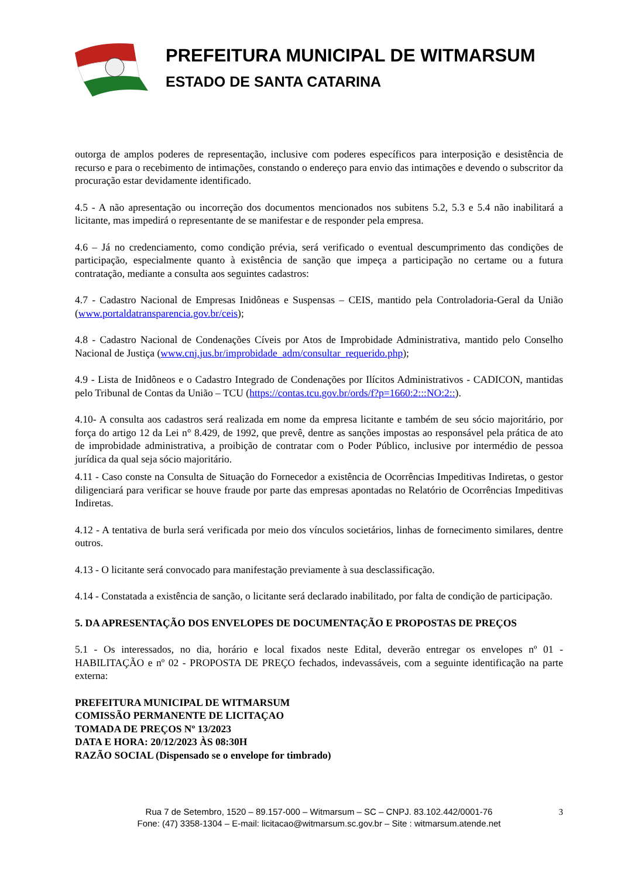PREFEITURA MUNICIPAL DE WITMARSUM
ESTADO DE SANTA CATARINA
outorga de amplos poderes de representação, inclusive com poderes específicos para interposição e desistência de recurso e para o recebimento de intimações, constando o endereço para envio das intimações e devendo o subscritor da procuração estar devidamente identificado.
4.5 - A não apresentação ou incorreção dos documentos mencionados nos subitens 5.2, 5.3 e 5.4 não inabilitará a licitante, mas impedirá o representante de se manifestar e de responder pela empresa.
4.6 – Já no credenciamento, como condição prévia, será verificado o eventual descumprimento das condições de participação, especialmente quanto à existência de sanção que impeça a participação no certame ou a futura contratação, mediante a consulta aos seguintes cadastros:
4.7 - Cadastro Nacional de Empresas Inidôneas e Suspensas – CEIS, mantido pela Controladoria-Geral da União (www.portaldatransparencia.gov.br/ceis);
4.8 - Cadastro Nacional de Condenações Cíveis por Atos de Improbidade Administrativa, mantido pelo Conselho Nacional de Justiça (www.cnj.jus.br/improbidade_adm/consultar_requerido.php);
4.9 - Lista de Inidôneos e o Cadastro Integrado de Condenações por Ilícitos Administrativos - CADICON, mantidas pelo Tribunal de Contas da União – TCU (https://contas.tcu.gov.br/ords/f?p=1660:2:::NO:2::).
4.10- A consulta aos cadastros será realizada em nome da empresa licitante e também de seu sócio majoritário, por força do artigo 12 da Lei n° 8.429, de 1992, que prevê, dentre as sanções impostas ao responsável pela prática de ato de improbidade administrativa, a proibição de contratar com o Poder Público, inclusive por intermédio de pessoa jurídica da qual seja sócio majoritário.
4.11 - Caso conste na Consulta de Situação do Fornecedor a existência de Ocorrências Impeditivas Indiretas, o gestor diligenciará para verificar se houve fraude por parte das empresas apontadas no Relatório de Ocorrências Impeditivas Indiretas.
4.12 - A tentativa de burla será verificada por meio dos vínculos societários, linhas de fornecimento similares, dentre outros.
4.13 - O licitante será convocado para manifestação previamente à sua desclassificação.
4.14 - Constatada a existência de sanção, o licitante será declarado inabilitado, por falta de condição de participação.
5. DA APRESENTAÇÃO DOS ENVELOPES DE DOCUMENTAÇÃO E PROPOSTAS DE PREÇOS
5.1 - Os interessados, no dia, horário e local fixados neste Edital, deverão entregar os envelopes nº 01 - HABILITAÇÃO e nº 02 - PROPOSTA DE PREÇO fechados, indevassáveis, com a seguinte identificação na parte externa:
PREFEITURA MUNICIPAL DE WITMARSUM
COMISSÃO PERMANENTE DE LICITAÇAO
TOMADA DE PREÇOS Nº 13/2023
DATA E HORA: 20/12/2023 ÀS 08:30H
RAZÃO SOCIAL (Dispensado se o envelope for timbrado)
Rua 7 de Setembro, 1520 – 89.157-000 – Witmarsum – SC – CNPJ. 83.102.442/0001-76
Fone: (47) 3358-1304 – E-mail: licitacao@witmarsum.sc.gov.br – Site : witmarsum.atende.net
3